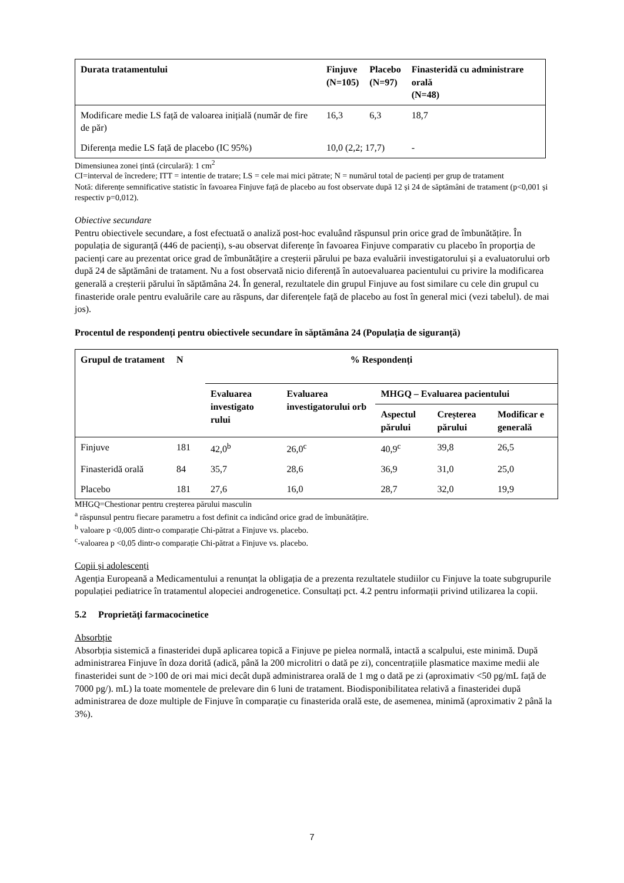| Durata tratamentului | Finjuve (N=105) | Placebo (N=97) | Finasteridă cu administrare orală (N=48) |
| --- | --- | --- | --- |
| Modificare medie LS față de valoarea inițială (număr de fire de păr) | 16,3 | 6,3 | 18,7 |
| Diferența medie LS față de placebo (IC 95%) | 10,0 (2,2; 17,7) | | - |
Dimensiunea zonei țintă (circulară): 1 cm<sup>2</sup>
CI=interval de încredere; ITT = intentie de tratare; LS = cele mai mici pătrate; N = numărul total de pacienți per grup de tratament
Notă: diferențe semnificative statistic în favoarea Finjuve față de placebo au fost observate după 12 și 24 de săptămâni de tratament (p<0,001 și respectiv p=0,012).
Obiective secundare
Pentru obiectivele secundare, a fost efectuată o analiză post-hoc evaluând răspunsul prin orice grad de îmbunătățire. În populația de siguranță (446 de pacienți), s-au observat diferențe în favoarea Finjuve comparativ cu placebo în proporția de pacienți care au prezentat orice grad de îmbunătățire a creșterii părului pe baza evaluării investigatorului și a evaluatorului orb după 24 de săptămâni de tratament. Nu a fost observată nicio diferență în autoevaluarea pacientului cu privire la modificarea generală a creșterii părului în săptămâna 24. În general, rezultatele din grupul Finjuve au fost similare cu cele din grupul cu finasteride orale pentru evaluările care au răspuns, dar diferențele față de placebo au fost în general mici (vezi tabelul). de mai jos).
Procentul de respondenți pentru obiectivele secundare în săptămâna 24 (Populația de siguranță)
| Grupul de tratament | N | % Respondenți | | | | |
| --- | --- | --- | --- | --- | --- | --- |
| | | Evaluarea investigato rului | Evaluarea investigatorului orb | MHGQ – Evaluarea pacientului | | |
| | | | | Aspectul părului | Creșterea părului | Modificar e generală |
| Finjuve | 181 | 42,0<sup>b</sup> | 26,0<sup>c</sup> | 40,9<sup>c</sup> | 39,8 | 26,5 |
| Finasteridă orală | 84 | 35,7 | 28,6 | 36,9 | 31,0 | 25,0 |
| Placebo | 181 | 27,6 | 16,0 | 28,7 | 32,0 | 19,9 |
MHGQ=Chestionar pentru creșterea părului masculin
<sup>a</sup> răspunsul pentru fiecare parametru a fost definit ca indicând orice grad de îmbunătățire.
<sup>b</sup> valoare p <0,005 dintr-o comparație Chi-pătrat a Finjuve vs. placebo.
<sup>c</sup>-valoarea p <0,05 dintr-o comparație Chi-pătrat a Finjuve vs. placebo.
Copii și adolescenți
Agenția Europeană a Medicamentului a renunțat la obligația de a prezenta rezultatele studiilor cu Finjuve la toate subgrupurile populației pediatrice în tratamentul alopeciei androgenetice. Consultați pct. 4.2 pentru informații privind utilizarea la copii.
5.2 Proprietăţi farmacocinetice
Absorbție
Absorbția sistemică a finasteridei după aplicarea topică a Finjuve pe pielea normală, intactă a scalpului, este minimă. După administrarea Finjuve în doza dorită (adică, până la 200 microlitri o dată pe zi), concentrațiile plasmatice maxime medii ale finasteridei sunt de >100 de ori mai mici decât după administrarea orală de 1 mg o dată pe zi (aproximativ <50 pg/mL față de 7000 pg/). mL) la toate momentele de prelevare din 6 luni de tratament. Biodisponibilitatea relativă a finasteridei după administrarea de doze multiple de Finjuve în comparație cu finasterida orală este, de asemenea, minimă (aproximativ 2 până la 3%).
7